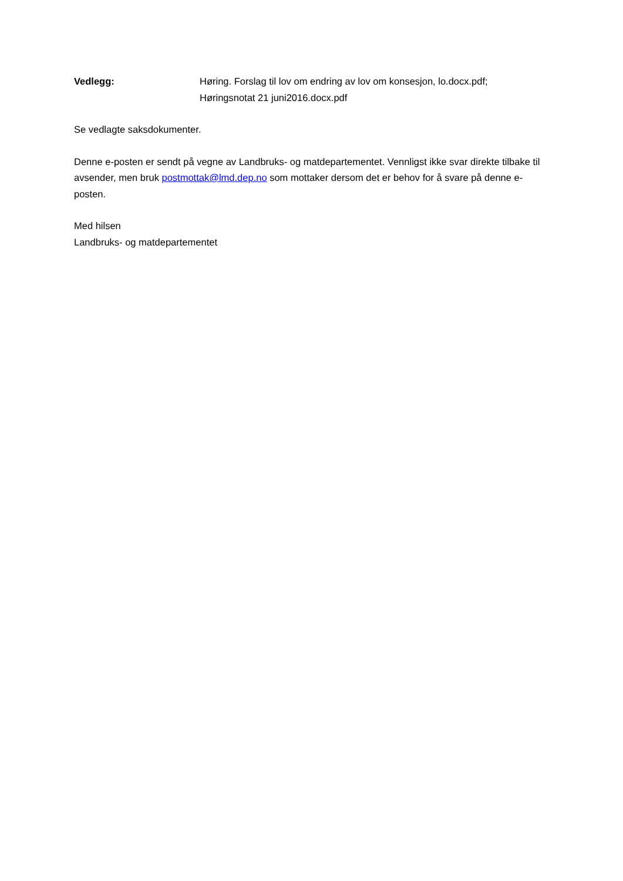Vedlegg: Høring. Forslag til lov om endring av lov om konsesjon, lo.docx.pdf;
Høringsnotat 21 juni2016.docx.pdf
Se vedlagte saksdokumenter.
Denne e-posten er sendt på vegne av Landbruks- og matdepartementet. Vennligst ikke svar direkte tilbake til avsender, men bruk postmottak@lmd.dep.no som mottaker dersom det er behov for å svare på denne e-posten.
Med hilsen
Landbruks- og matdepartementet